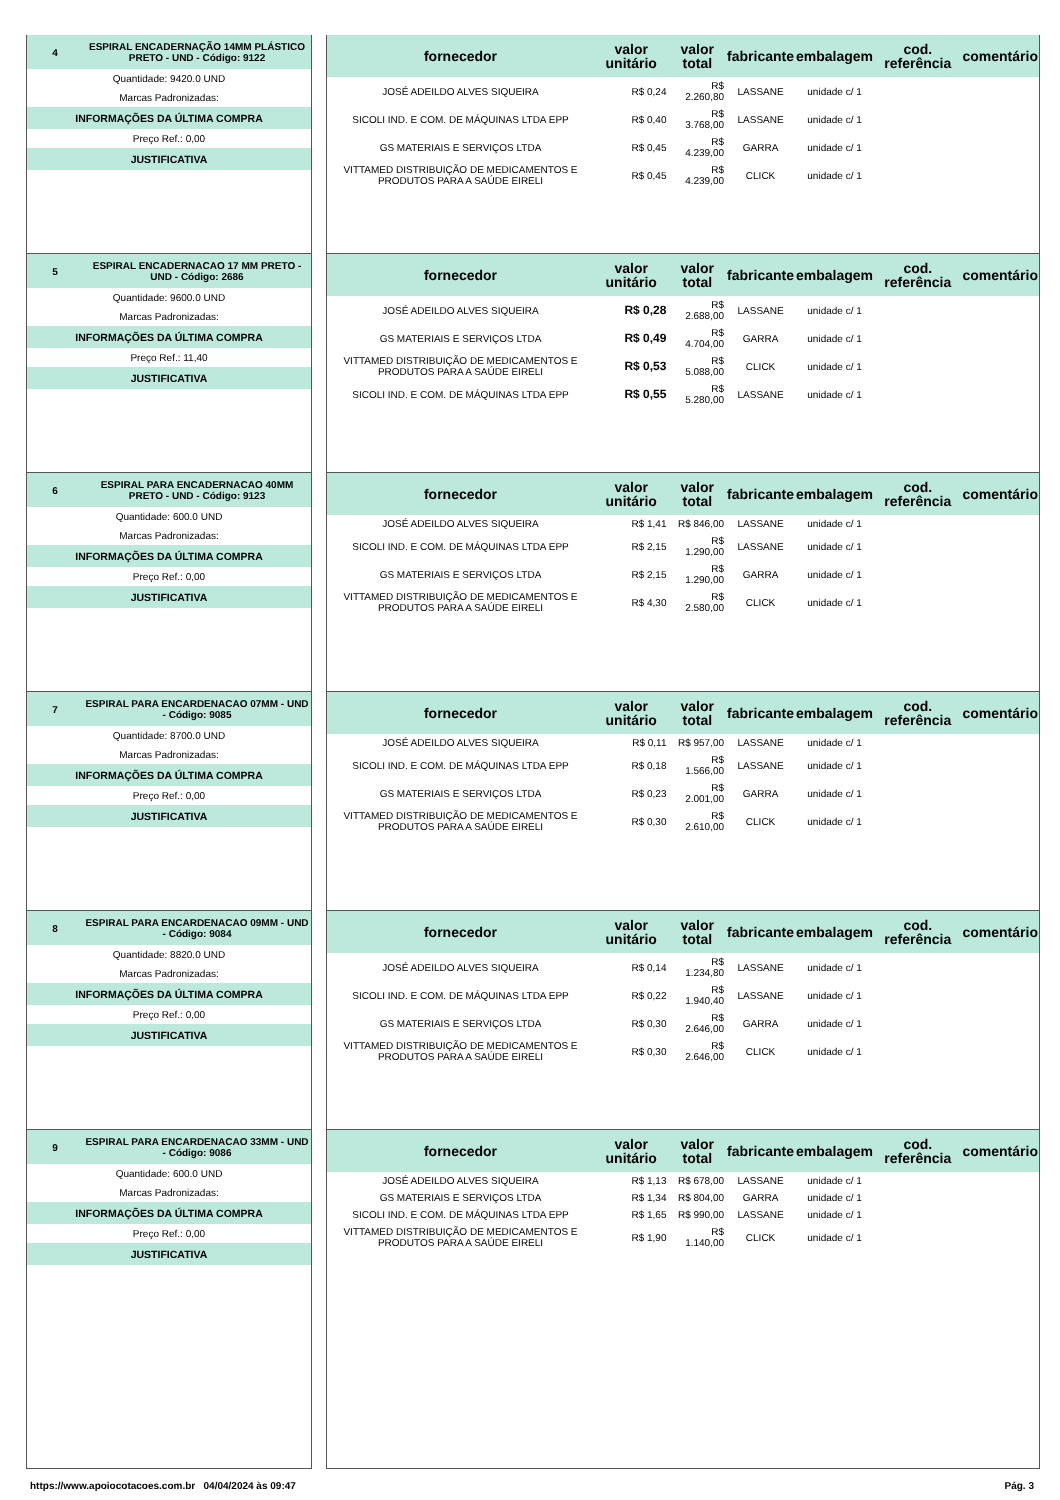4 ESPIRAL ENCADERNAÇÃO 14MM PLÁSTICO PRETO - UND - Código: 9122
Quantidade: 9420.0 UND
Marcas Padronizadas:
INFORMAÇÕES DA ÚLTIMA COMPRA
Preço Ref.: 0,00
JUSTIFICATIVA
| fornecedor | valor unitário | valor total | fabricante | embalagem | cod. referência | comentário |
| --- | --- | --- | --- | --- | --- | --- |
| JOSÉ ADEILDO ALVES SIQUEIRA | R$ 0,24 | R$ 2.260,80 | LASSANE | unidade c/ 1 | | |
| SICOLI IND. E COM. DE MÁQUINAS LTDA EPP | R$ 0,40 | R$ 3.768,00 | LASSANE | unidade c/ 1 | | |
| GS MATERIAIS E SERVIÇOS LTDA | R$ 0,45 | R$ 4.239,00 | GARRA | unidade c/ 1 | | |
| VITTAMED DISTRIBUIÇÃO DE MEDICAMENTOS E PRODUTOS PARA A SAÚDE EIRELI | R$ 0,45 | R$ 4.239,00 | CLICK | unidade c/ 1 | | |
5 ESPIRAL ENCADERNACAO 17 MM PRETO - UND - Código: 2686
Quantidade: 9600.0 UND
Marcas Padronizadas:
INFORMAÇÕES DA ÚLTIMA COMPRA
Preço Ref.: 11,40
JUSTIFICATIVA
| fornecedor | valor unitário | valor total | fabricante | embalagem | cod. referência | comentário |
| --- | --- | --- | --- | --- | --- | --- |
| JOSÉ ADEILDO ALVES SIQUEIRA | R$ 0,28 | R$ 2.688,00 | LASSANE | unidade c/ 1 | | |
| GS MATERIAIS E SERVIÇOS LTDA | R$ 0,49 | R$ 4.704,00 | GARRA | unidade c/ 1 | | |
| VITTAMED DISTRIBUIÇÃO DE MEDICAMENTOS E PRODUTOS PARA A SAÚDE EIRELI | R$ 0,53 | R$ 5.088,00 | CLICK | unidade c/ 1 | | |
| SICOLI IND. E COM. DE MÁQUINAS LTDA EPP | R$ 0,55 | R$ 5.280,00 | LASSANE | unidade c/ 1 | | |
6 ESPIRAL PARA ENCADERNACAO 40MM PRETO - UND - Código: 9123
Quantidade: 600.0 UND
Marcas Padronizadas:
INFORMAÇÕES DA ÚLTIMA COMPRA
Preço Ref.: 0,00
JUSTIFICATIVA
| fornecedor | valor unitário | valor total | fabricante | embalagem | cod. referência | comentário |
| --- | --- | --- | --- | --- | --- | --- |
| JOSÉ ADEILDO ALVES SIQUEIRA | R$ 1,41 | R$ 846,00 | LASSANE | unidade c/ 1 | | |
| SICOLI IND. E COM. DE MÁQUINAS LTDA EPP | R$ 2,15 | R$ 1.290,00 | LASSANE | unidade c/ 1 | | |
| GS MATERIAIS E SERVIÇOS LTDA | R$ 2,15 | R$ 1.290,00 | GARRA | unidade c/ 1 | | |
| VITTAMED DISTRIBUIÇÃO DE MEDICAMENTOS E PRODUTOS PARA A SAÚDE EIRELI | R$ 4,30 | R$ 2.580,00 | CLICK | unidade c/ 1 | | |
7 ESPIRAL PARA ENCARDENACAO 07MM - UND - Código: 9085
Quantidade: 8700.0 UND
Marcas Padronizadas:
INFORMAÇÕES DA ÚLTIMA COMPRA
Preço Ref.: 0,00
JUSTIFICATIVA
| fornecedor | valor unitário | valor total | fabricante | embalagem | cod. referência | comentário |
| --- | --- | --- | --- | --- | --- | --- |
| JOSÉ ADEILDO ALVES SIQUEIRA | R$ 0,11 | R$ 957,00 | LASSANE | unidade c/ 1 | | |
| SICOLI IND. E COM. DE MÁQUINAS LTDA EPP | R$ 0,18 | R$ 1.566,00 | LASSANE | unidade c/ 1 | | |
| GS MATERIAIS E SERVIÇOS LTDA | R$ 0,23 | R$ 2.001,00 | GARRA | unidade c/ 1 | | |
| VITTAMED DISTRIBUIÇÃO DE MEDICAMENTOS E PRODUTOS PARA A SAÚDE EIRELI | R$ 0,30 | R$ 2.610,00 | CLICK | unidade c/ 1 | | |
8 ESPIRAL PARA ENCARDENACAO 09MM - UND - Código: 9084
Quantidade: 8820.0 UND
Marcas Padronizadas:
INFORMAÇÕES DA ÚLTIMA COMPRA
Preço Ref.: 0,00
JUSTIFICATIVA
| fornecedor | valor unitário | valor total | fabricante | embalagem | cod. referência | comentário |
| --- | --- | --- | --- | --- | --- | --- |
| JOSÉ ADEILDO ALVES SIQUEIRA | R$ 0,14 | R$ 1.234,80 | LASSANE | unidade c/ 1 | | |
| SICOLI IND. E COM. DE MÁQUINAS LTDA EPP | R$ 0,22 | R$ 1.940,40 | LASSANE | unidade c/ 1 | | |
| GS MATERIAIS E SERVIÇOS LTDA | R$ 0,30 | R$ 2.646,00 | GARRA | unidade c/ 1 | | |
| VITTAMED DISTRIBUIÇÃO DE MEDICAMENTOS E PRODUTOS PARA A SAÚDE EIRELI | R$ 0,30 | R$ 2.646,00 | CLICK | unidade c/ 1 | | |
9 ESPIRAL PARA ENCARDENACAO 33MM - UND - Código: 9086
Quantidade: 600.0 UND
Marcas Padronizadas:
INFORMAÇÕES DA ÚLTIMA COMPRA
Preço Ref.: 0,00
JUSTIFICATIVA
| fornecedor | valor unitário | valor total | fabricante | embalagem | cod. referência | comentário |
| --- | --- | --- | --- | --- | --- | --- |
| JOSÉ ADEILDO ALVES SIQUEIRA | R$ 1,13 | R$ 678,00 | LASSANE | unidade c/ 1 | | |
| GS MATERIAIS E SERVIÇOS LTDA | R$ 1,34 | R$ 804,00 | GARRA | unidade c/ 1 | | |
| SICOLI IND. E COM. DE MÁQUINAS LTDA EPP | R$ 1,65 | R$ 990,00 | LASSANE | unidade c/ 1 | | |
| VITTAMED DISTRIBUIÇÃO DE MEDICAMENTOS E PRODUTOS PARA A SAÚDE EIRELI | R$ 1,90 | R$ 1.140,00 | CLICK | unidade c/ 1 | | |
https://www.apoiocotacoes.com.br 04/04/2024 às 09:47 Pág. 3